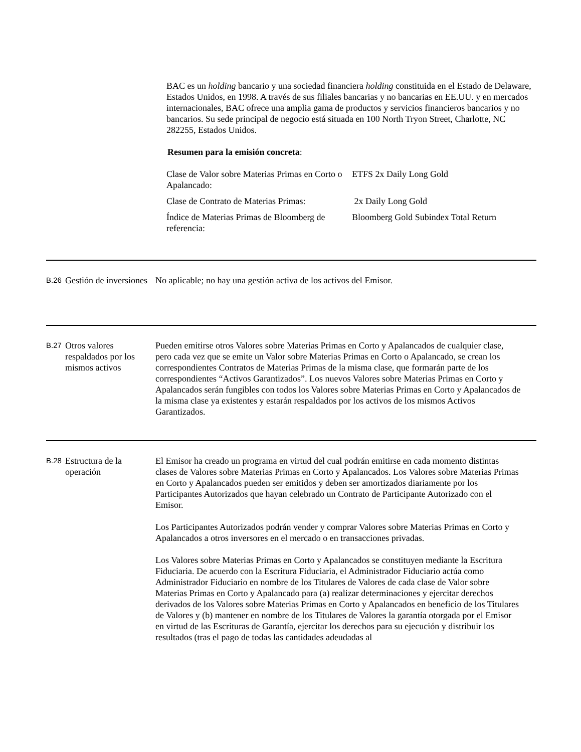BAC es un holding bancario y una sociedad financiera holding constituida en el Estado de Delaware, Estados Unidos, en 1998. A través de sus filiales bancarias y no bancarias en EE.UU. y en mercados internacionales, BAC ofrece una amplia gama de productos y servicios financieros bancarios y no bancarios. Su sede principal de negocio está situada en 100 North Tryon Street, Charlotte, NC 282255, Estados Unidos.
Resumen para la emisión concreta:
| Clase de Valor sobre Materias Primas en Corto o Apalancado: | ETFS 2x Daily Long Gold |
| Clase de Contrato de Materias Primas: | 2x Daily Long Gold |
| Índice de Materias Primas de Bloomberg de referencia: | Bloomberg Gold Subindex Total Return |
B.26
Gestión de inversiones
No aplicable; no hay una gestión activa de los activos del Emisor.
B.27
Otros valores respaldados por los mismos activos
Pueden emitirse otros Valores sobre Materias Primas en Corto y Apalancados de cualquier clase, pero cada vez que se emite un Valor sobre Materias Primas en Corto o Apalancado, se crean los correspondientes Contratos de Materias Primas de la misma clase, que formarán parte de los correspondientes “Activos Garantizados”. Los nuevos Valores sobre Materias Primas en Corto y Apalancados serán fungibles con todos los Valores sobre Materias Primas en Corto y Apalancados de la misma clase ya existentes y estarán respaldados por los activos de los mismos Activos Garantizados.
B.28
Estructura de la operación
El Emisor ha creado un programa en virtud del cual podrán emitirse en cada momento distintas clases de Valores sobre Materias Primas en Corto y Apalancados. Los Valores sobre Materias Primas en Corto y Apalancados pueden ser emitidos y deben ser amortizados diariamente por los Participantes Autorizados que hayan celebrado un Contrato de Participante Autorizado con el Emisor.
Los Participantes Autorizados podrán vender y comprar Valores sobre Materias Primas en Corto y Apalancados a otros inversores en el mercado o en transacciones privadas.
Los Valores sobre Materias Primas en Corto y Apalancados se constituyen mediante la Escritura Fiduciaria. De acuerdo con la Escritura Fiduciaria, el Administrador Fiduciario actúa como Administrador Fiduciario en nombre de los Titulares de Valores de cada clase de Valor sobre Materias Primas en Corto y Apalancado para (a) realizar determinaciones y ejercitar derechos derivados de los Valores sobre Materias Primas en Corto y Apalancados en beneficio de los Titulares de Valores y (b) mantener en nombre de los Titulares de Valores la garantía otorgada por el Emisor en virtud de las Escrituras de Garantía, ejercitar los derechos para su ejecución y distribuir los resultados (tras el pago de todas las cantidades adeudadas al